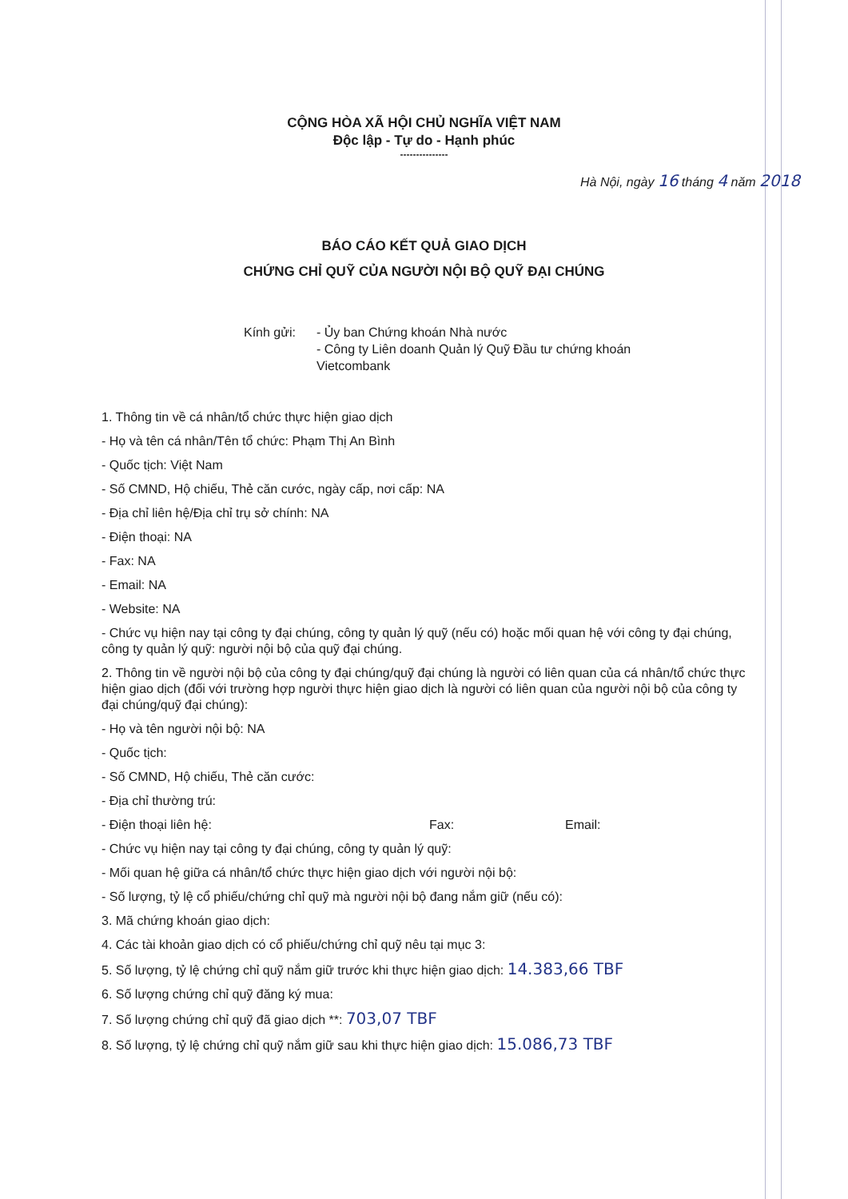CỘNG HÒA XÃ HỘI CHỦ NGHĨA VIỆT NAM
Độc lập - Tự do - Hạnh phúc
---------------
Hà Nội, ngày 16 tháng 4 năm 2018
BÁO CÁO KẾT QUẢ GIAO DỊCH
CHỨNG CHỈ QUỸ CỦA NGƯỜI NỘI BỘ QUỸ ĐẠI CHÚNG
Kính gửi: - Ủy ban Chứng khoán Nhà nước
- Công ty Liên doanh Quản lý Quỹ Đầu tư chứng khoán Vietcombank
1. Thông tin về cá nhân/tổ chức thực hiện giao dịch
- Họ và tên cá nhân/Tên tổ chức: Phạm Thị An Bình
- Quốc tịch: Việt Nam
- Số CMND, Hộ chiếu, Thẻ căn cước, ngày cấp, nơi cấp: NA
- Địa chỉ liên hệ/Địa chỉ trụ sở chính: NA
- Điện thoại: NA
- Fax: NA
- Email: NA
- Website: NA
- Chức vụ hiện nay tại công ty đại chúng, công ty quản lý quỹ (nếu có) hoặc mối quan hệ với công ty đại chúng, công ty quản lý quỹ: người nội bộ của quỹ đại chúng.
2. Thông tin về người nội bộ của công ty đại chúng/quỹ đại chúng là người có liên quan của cá nhân/tổ chức thực hiện giao dịch (đối với trường hợp người thực hiện giao dịch là người có liên quan của người nội bộ của công ty đại chúng/quỹ đại chúng):
- Họ và tên người nội bộ: NA
- Quốc tịch:
- Số CMND, Hộ chiếu, Thẻ căn cước:
- Địa chỉ thường trú:
- Điện thoại liên hệ: Fax: Email:
- Chức vụ hiện nay tại công ty đại chúng, công ty quản lý quỹ:
- Mối quan hệ giữa cá nhân/tổ chức thực hiện giao dịch với người nội bộ:
- Số lượng, tỷ lệ cổ phiếu/chứng chỉ quỹ mà người nội bộ đang nắm giữ (nếu có):
3. Mã chứng khoán giao dịch:
4. Các tài khoản giao dịch có cổ phiếu/chứng chỉ quỹ nêu tại mục 3:
5. Số lượng, tỷ lệ chứng chỉ quỹ nắm giữ trước khi thực hiện giao dịch: 14.383,66 TBF
6. Số lượng chứng chỉ quỹ đăng ký mua:
7. Số lượng chứng chỉ quỹ đã giao dịch **: 703,07 TBF
8. Số lượng, tỷ lệ chứng chỉ quỹ nắm giữ sau khi thực hiện giao dịch: 15.086,73 TBF